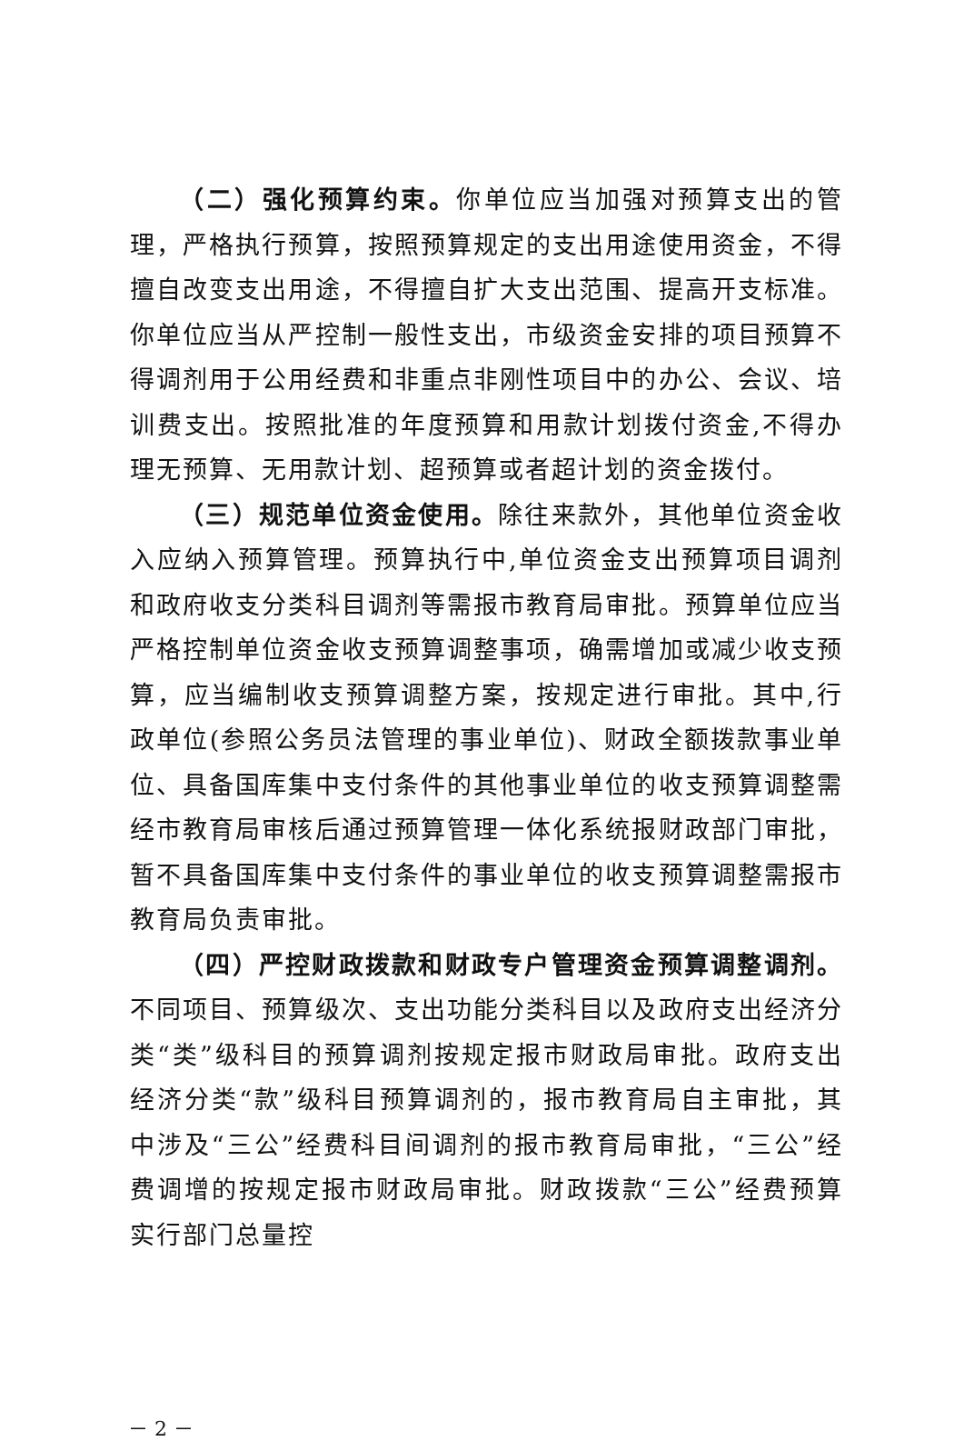（二）强化预算约束。你单位应当加强对预算支出的管理，严格执行预算，按照预算规定的支出用途使用资金，不得擅自改变支出用途，不得擅自扩大支出范围、提高开支标准。你单位应当从严控制一般性支出，市级资金安排的项目预算不得调剂用于公用经费和非重点非刚性项目中的办公、会议、培训费支出。按照批准的年度预算和用款计划拨付资金,不得办理无预算、无用款计划、超预算或者超计划的资金拨付。
（三）规范单位资金使用。除往来款外，其他单位资金收入应纳入预算管理。预算执行中,单位资金支出预算项目调剂和政府收支分类科目调剂等需报市教育局审批。预算单位应当严格控制单位资金收支预算调整事项，确需增加或减少收支预算，应当编制收支预算调整方案，按规定进行审批。其中,行政单位(参照公务员法管理的事业单位)、财政全额拨款事业单位、具备国库集中支付条件的其他事业单位的收支预算调整需经市教育局审核后通过预算管理一体化系统报财政部门审批，暂不具备国库集中支付条件的事业单位的收支预算调整需报市教育局负责审批。
（四）严控财政拨款和财政专户管理资金预算调整调剂。不同项目、预算级次、支出功能分类科目以及政府支出经济分类“类”级科目的预算调剂按规定报市财政局审批。政府支出经济分类“款”级科目预算调剂的，报市教育局自主审批，其中涉及“三公”经费科目间调剂的报市教育局审批，“三公”经费调增的按规定报市财政局审批。财政拨款“三公”经费预算实行部门总量控
－ 2 －